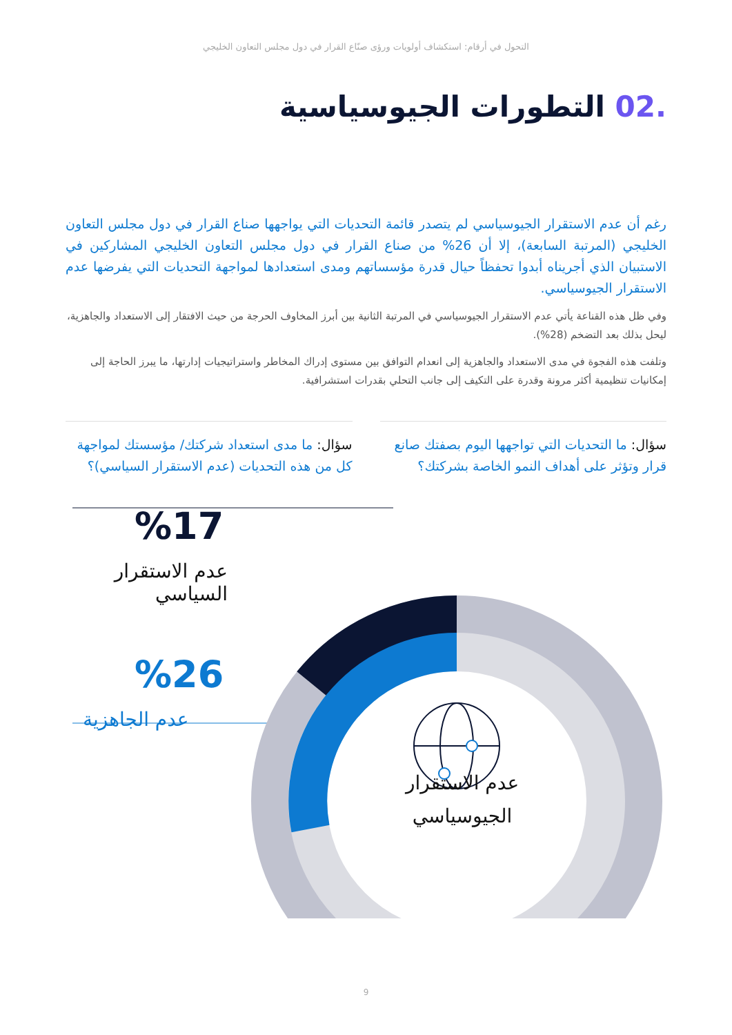التحول في أرقام: استكشاف أولويات ورؤى صنّاع القرار في دول مجلس التعاون الخليجي
.02 التطورات الجيوسياسية
رغم أن عدم الاستقرار الجيوسياسي لم يتصدر قائمة التحديات التي يواجهها صناع القرار في دول مجلس التعاون الخليجي (المرتبة السابعة)، إلا أن 26% من صناع القرار في دول مجلس التعاون الخليجي المشاركين في الاستبيان الذي أجريناه أبدوا تحفظاً حيال قدرة مؤسساتهم ومدى استعدادها لمواجهة التحديات التي يفرضها عدم الاستقرار الجيوسياسي.
وفي ظل هذه القناعة يأتي عدم الاستقرار الجيوسياسي في المرتبة الثانية بين أبرز المخاوف الحرجة من حيث الافتقار إلى الاستعداد والجاهزية، ليحل بذلك بعد التضخم (28%).
وتلفت هذه الفجوة في مدى الاستعداد والجاهزية إلى انعدام التوافق بين مستوى إدراك المخاطر واستراتيجيات إدارتها، ما يبرز الحاجة إلى إمكانيات تنظيمية أكثر مرونة وقدرة على التكيف إلى جانب التحلي بقدرات استشرافية.
سؤال: ما التحديات التي تواجهها اليوم بصفتك صانع قرار وتؤثر على أهداف النمو الخاصة بشركتك؟
سؤال: ما مدى استعداد شركتك/ مؤسستك لمواجهة كل من هذه التحديات (عدم الاستقرار السياسي)؟
%17
عدم الاستقرار السياسي
%26
عدم الجاهزية
عدم الاستقرار الجيوسياسي
9